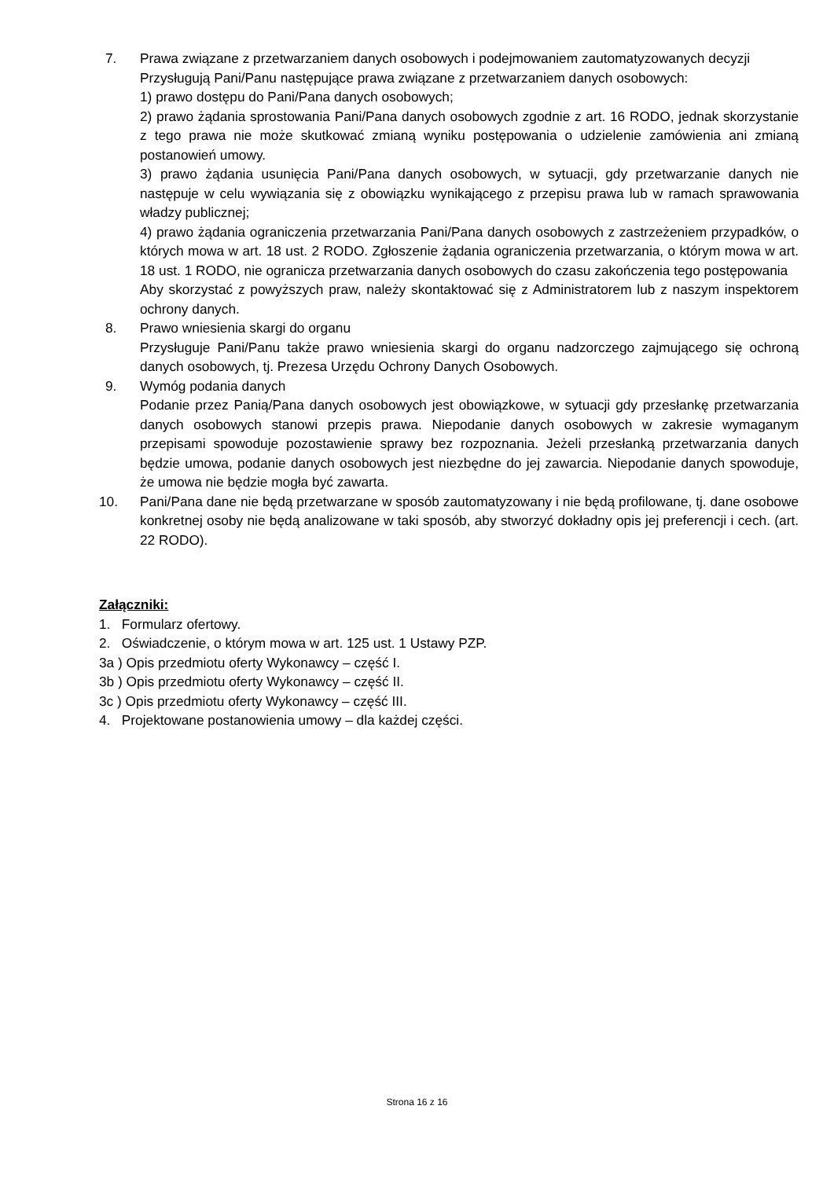7. Prawa związane z przetwarzaniem danych osobowych i podejmowaniem zautomatyzowanych decyzji
Przysługują Pani/Panu następujące prawa związane z przetwarzaniem danych osobowych:
1) prawo dostępu do Pani/Pana danych osobowych;
2) prawo żądania sprostowania Pani/Pana danych osobowych zgodnie z art. 16 RODO, jednak skorzystanie z tego prawa nie może skutkować zmianą wyniku postępowania o udzielenie zamówienia ani zmianą postanowień umowy.
3) prawo żądania usunięcia Pani/Pana danych osobowych, w sytuacji, gdy przetwarzanie danych nie następuje w celu wywiązania się z obowiązku wynikającego z przepisu prawa lub w ramach sprawowania władzy publicznej;
4) prawo żądania ograniczenia przetwarzania Pani/Pana danych osobowych z zastrzeżeniem przypadków, o których mowa w art. 18 ust. 2 RODO. Zgłoszenie żądania ograniczenia przetwarzania, o którym mowa w art. 18 ust. 1 RODO, nie ogranicza przetwarzania danych osobowych do czasu zakończenia tego postępowania
Aby skorzystać z powyższych praw, należy skontaktować się z Administratorem lub z naszym inspektorem ochrony danych.
8. Prawo wniesienia skargi do organu
Przysługuje Pani/Panu także prawo wniesienia skargi do organu nadzorczego zajmującego się ochroną danych osobowych, tj. Prezesa Urzędu Ochrony Danych Osobowych.
9. Wymóg podania danych
Podanie przez Panią/Pana danych osobowych jest obowiązkowe, w sytuacji gdy przesłankę przetwarzania danych osobowych stanowi przepis prawa. Niepodanie danych osobowych w zakresie wymaganym przepisami spowoduje pozostawienie sprawy bez rozpoznania. Jeżeli przesłanką przetwarzania danych będzie umowa, podanie danych osobowych jest niezbędne do jej zawarcia. Niepodanie danych spowoduje, że umowa nie będzie mogła być zawarta.
10. Pani/Pana dane nie będą przetwarzane w sposób zautomatyzowany i nie będą profilowane, tj. dane osobowe konkretnej osoby nie będą analizowane w taki sposób, aby stworzyć dokładny opis jej preferencji i cech. (art. 22 RODO).
Załączniki:
1. Formularz ofertowy.
2. Oświadczenie, o którym mowa w art. 125 ust. 1 Ustawy PZP.
3a ) Opis przedmiotu oferty Wykonawcy – część I.
3b ) Opis przedmiotu oferty Wykonawcy – część II.
3c ) Opis przedmiotu oferty Wykonawcy – część III.
4. Projektowane postanowienia umowy – dla każdej części.
Strona 16 z 16